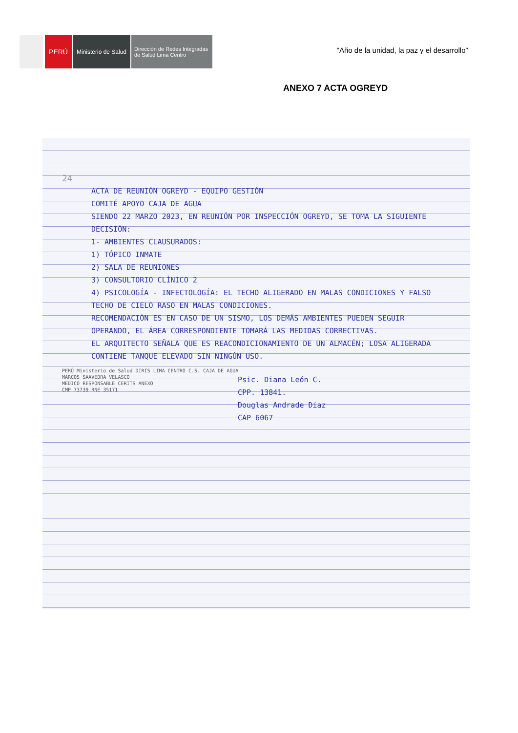PERÚ
Ministerio de Salud
Dirección de Redes Integradas
de Salud Lima Centro
“Año de la unidad, la paz y el desarrollo”
ANEXO 7 ACTA OGREYD
24
ACTA DE REUNIÓN OGREYD - EQUIPO GESTIÓN
COMITÉ APOYO CAJA DE AGUA
SIENDO 22 MARZO 2023, EN REUNIÓN POR INSPECCIÓN OGREYD, SE TOMA LA SIGUIENTE DECISIÓN:
1- AMBIENTES CLAUSURADOS:
1) TÓPICO INMATE
2) SALA DE REUNIONES
3) CONSULTORIO CLÍNICO 2
4) PSICOLOGÍA - INFECTOLOGÍA: EL TECHO ALIGERADO EN MALAS CONDICIONES Y FALSO TECHO DE CIELO RASO EN MALAS CONDICIONES.
RECOMENDACIÓN ES EN CASO DE UN SISMO, LOS DEMÁS AMBIENTES PUEDEN SEGUIR OPERANDO, EL ÁREA CORRESPONDIENTE TOMARÁ LAS MEDIDAS CORRECTIVAS.
EL ARQUITECTO SEÑALA QUE ES REACONDICIONAMIENTO DE UN ALMACÉN; LOSA ALIGERADA CONTIENE TANQUE ELEVADO SIN NINGÚN USO.
PERÚ Ministerio de Salud DIRIS LIMA CENTRO C.S. CAJA DE AGUA
MARCOS SAAVEDRA VELASCO
MEDICO RESPONSABLE CERITS ANEXO
CMP 73739 RNE 35171
Psic. Diana León C.
CPP. 13841.
Douglas Andrade Díaz
CAP 6067